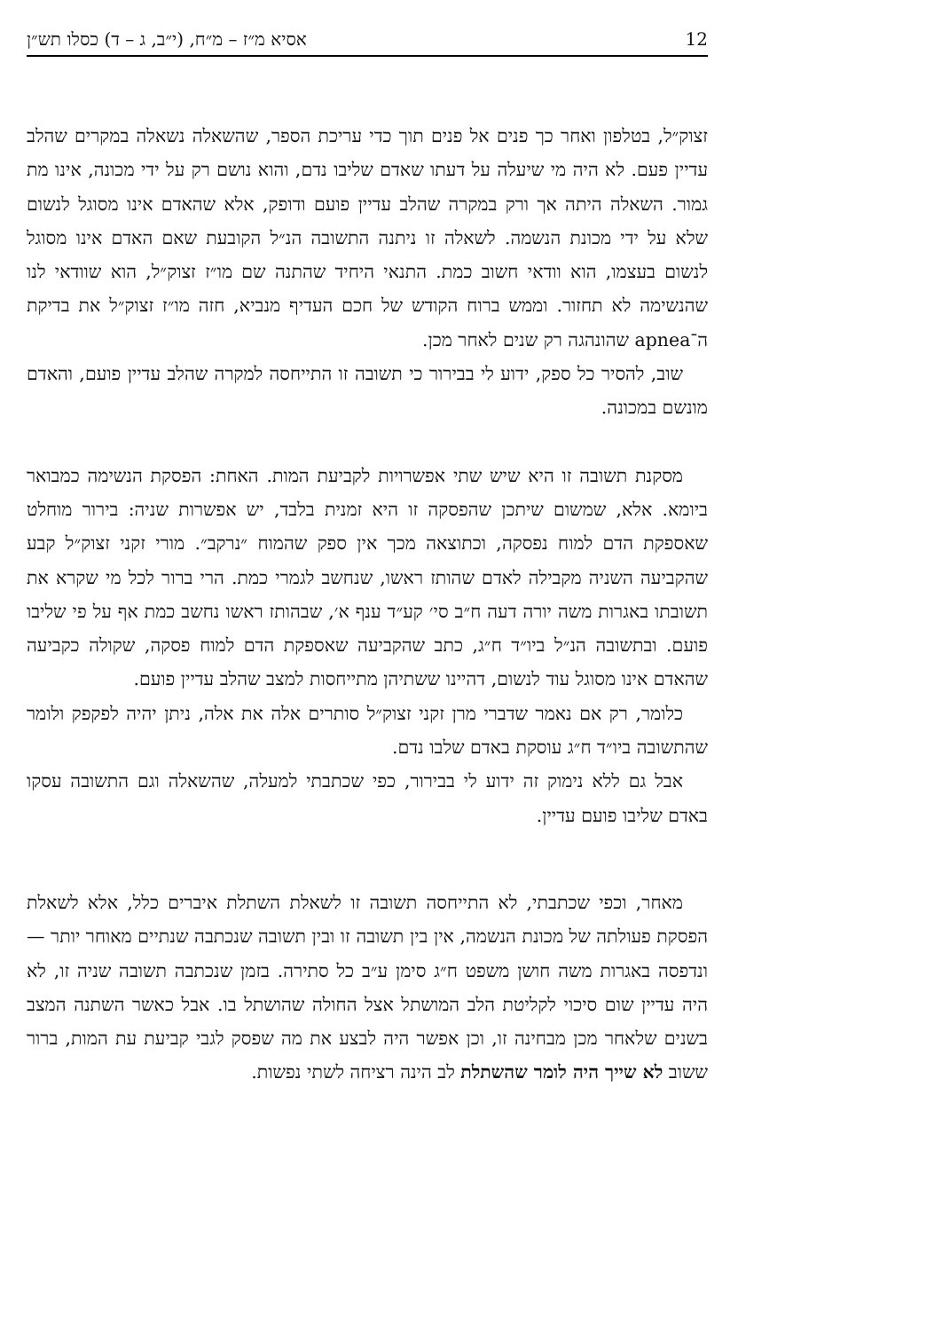12 אסיא מ״ז – מ״ח, (י״ב, ג – ד) כסלו תש״ן
זצוק״ל, בטלפון ואחר כך פנים אל פנים תוך כדי עריכת הספר, שהשאלה נשאלה במקרים שהלב עדיין פעם. לא היה מי שיעלה על דעתו שאדם שליבו נדם, והוא נושם רק על ידי מכונה, אינו מת גמור. השאלה היתה אך ורק במקרה שהלב עדיין פועם ודופק, אלא שהאדם אינו מסוגל לנשום שלא על ידי מכונת הנשמה. לשאלה זו ניתנה התשובה הנ״ל הקובעת שאם האדם אינו מסוגל לנשום בעצמו, הוא וודאי חשוב כמת. התנאי היחיד שהתנה שם מו״ז זצוק״ל, הוא שוודאי לנו שהנשימה לא תחזור. וממש ברוח הקודש של חכם העדיף מנביא, חזה מו״ז זצוק״ל את בדיקת ה־apnea שהונהגה רק שנים לאחר מכן.
שוב, להסיר כל ספק, ידוע לי בבירור כי תשובה זו התייחסה למקרה שהלב עדיין פועם, והאדם מונשם במכונה.
מסקנת תשובה זו היא שיש שתי אפשרויות לקביעת המות. האחת: הפסקת הנשימה כמבואר ביומא. אלא, שמשום שיתכן שהפסקה זו היא זמנית בלבד, יש אפשרות שניה: בירור מוחלט שאספקת הדם למוח נפסקה, וכתוצאה מכך אין ספק שהמוח ״נרקב״. מורי זקני זצוק״ל קבע שהקביעה השניה מקבילה לאדם שהותז ראשו, שנחשב לגמרי כמת. הרי ברור לכל מי שקרא את תשובתו באגרות משה יורה דעה ח״ב סי׳ קע״ד ענף א׳, שבהותז ראשו נחשב כמת אף על פי שליבו פועם. ובתשובה הנ״ל ביו״ד ח״ג, כתב שהקביעה שאספקת הדם למוח פסקה, שקולה כקביעה שהאדם אינו מסוגל עוד לנשום, דהיינו ששתיהן מתייחסות למצב שהלב עדיין פועם.
כלומר, רק אם נאמר שדברי מרן זקני זצוק״ל סותרים אלה את אלה, ניתן יהיה לפקפק ולומר שהתשובה ביו״ד ח״ג עוסקת באדם שלבו נדם.
אבל גם ללא נימוק זה ידוע לי בבירור, כפי שכתבתי למעלה, שהשאלה וגם התשובה עסקו באדם שליבו פועם עדיין.
מאחר, וכפי שכתבתי, לא התייחסה תשובה זו לשאלת השתלת איברים כלל, אלא לשאלת הפסקת פעולתה של מכונת הנשמה, אין בין תשובה זו ובין תשובה שנכתבה שנתיים מאוחר יותר — ונדפסה באגרות משה חושן משפט ח״ג סימן ע״ב כל סתירה. בזמן שנכתבה תשובה שניה זו, לא היה עדיין שום סיכוי לקליטת הלב המושתל אצל החולה שהושתל בו. אבל כאשר השתנה המצב בשנים שלאחר מכן מבחינה זו, וכן אפשר היה לבצע את מה שפסק לגבי קביעת עת המות, ברור ששוב לא שייך היה לומר שהשתלת לב הינה רציחה לשתי נפשות.